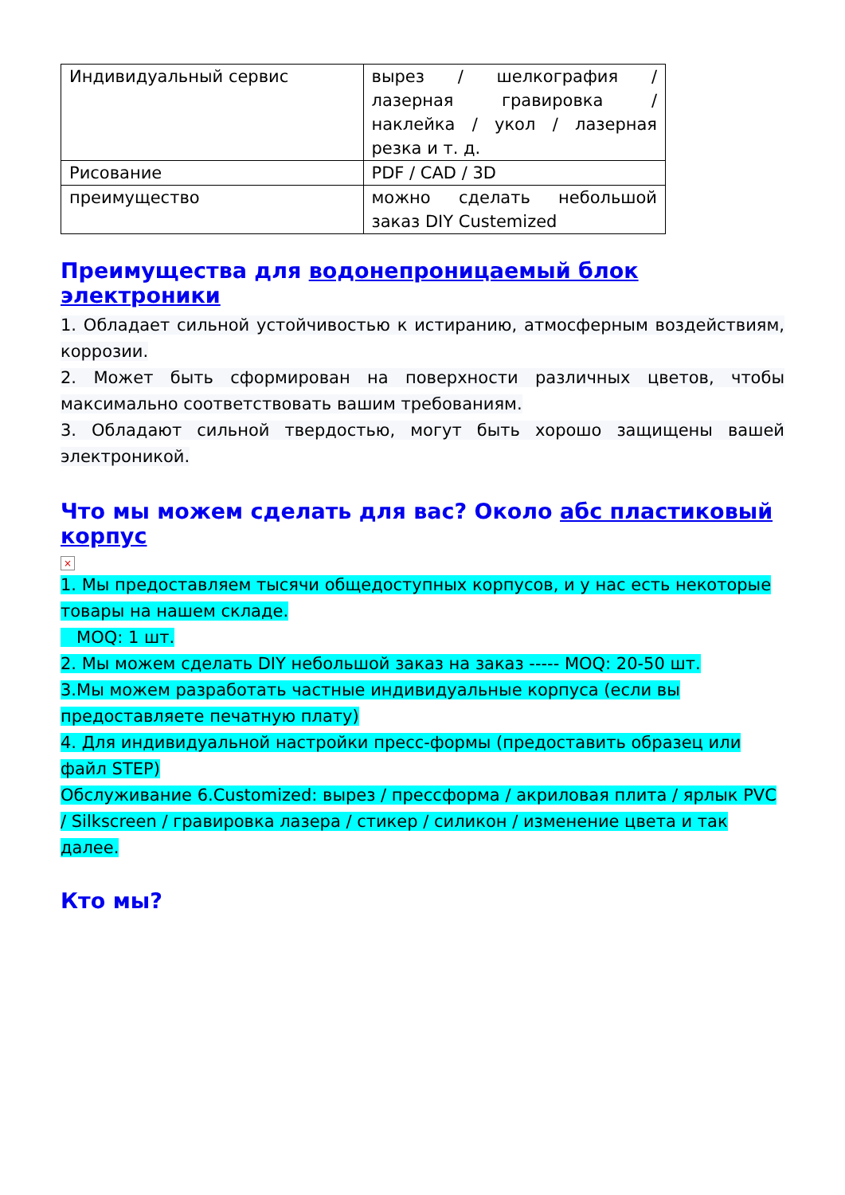| Индивидуальный сервис | вырез / шелкография / лазерная гравировка / наклейка / укол / лазерная резка и т. д. |
| Рисование | PDF / CAD / 3D |
| преимущество | можно сделать небольшой заказ DIY Custemized |
Преимущества для водонепроницаемый блок электроники
1. Обладает сильной устойчивостью к истиранию, атмосферным воздействиям, коррозии.
2. Может быть сформирован на поверхности различных цветов, чтобы максимально соответствовать вашим требованиям.
3. Обладают сильной твердостью, могут быть хорошо защищены вашей электроникой.
Что мы можем сделать для вас? Около абс пластиковый корпус
×
1. Мы предоставляем тысячи общедоступных корпусов, и у нас есть некоторые товары на нашем складе.
MOQ: 1 шт.
2. Мы можем сделать DIY небольшой заказ на заказ ----- MOQ: 20-50 шт.
3.Мы можем разработать частные индивидуальные корпуса (если вы предоставляете печатную плату)
4. Для индивидуальной настройки пресс-формы (предоставить образец или файл STEP)
Обслуживание 6.Customized: вырез / прессформа / акриловая плита / ярлык PVC / Silkscreen / гравировка лазера / стикер / силикон / изменение цвета и так далее.
Кто мы?